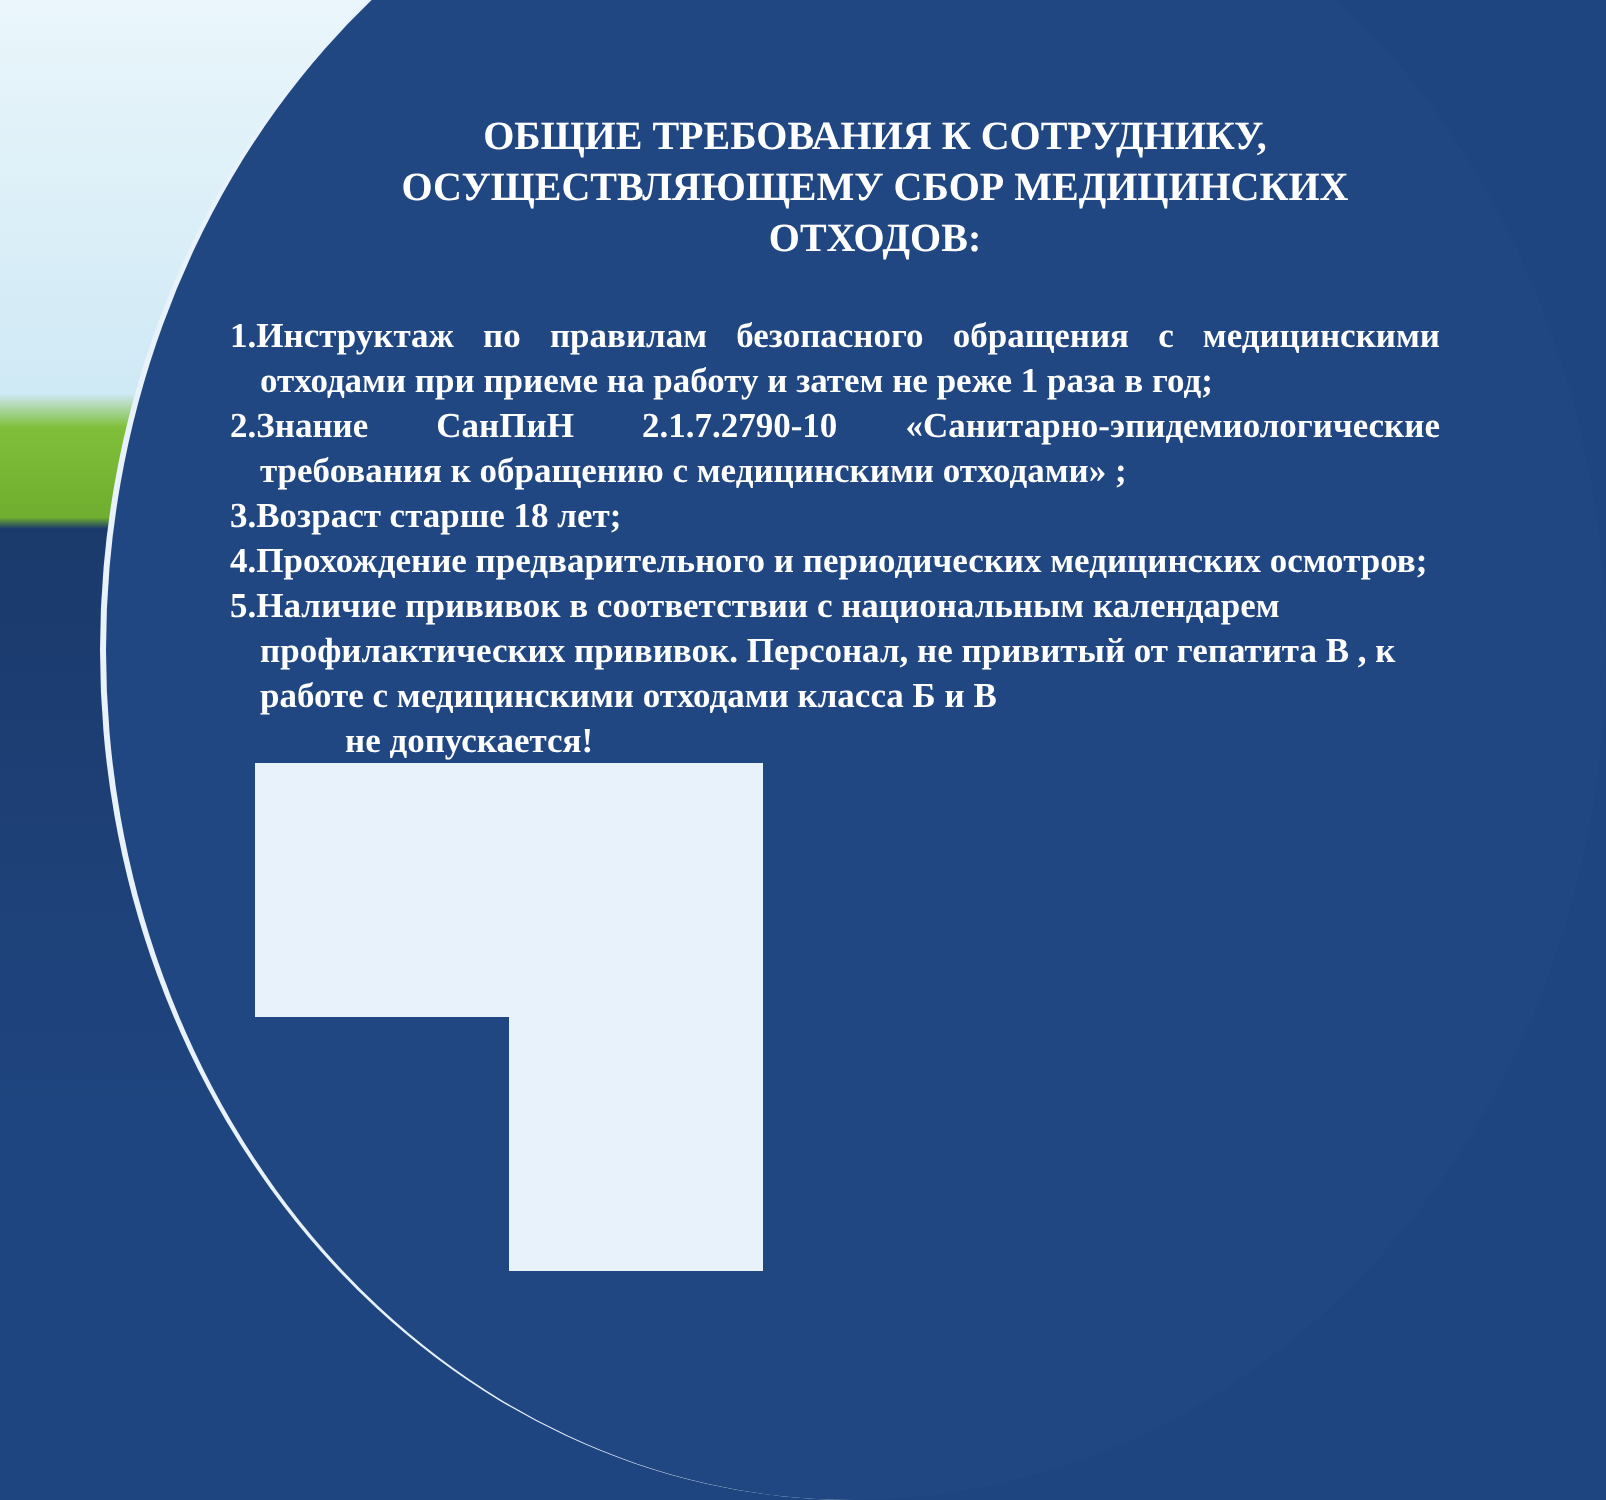ОБЩИЕ ТРЕБОВАНИЯ К СОТРУДНИКУ, ОСУЩЕСТВЛЯЮЩЕМУ СБОР МЕДИЦИНСКИХ ОТХОДОВ:
1.Инструктаж по правилам безопасного обращения с медицинскими отходами при приеме на работу и затем не реже 1 раза в год;
2.Знание СанПиН 2.1.7.2790-10 «Санитарно-эпидемиологические требования к обращению с медицинскими отходами» ;
3.Возраст старше 18 лет;
4.Прохождение предварительного и периодических медицинских осмотров;
5.Наличие прививок в соответствии с национальным календарем профилактических прививок. Персонал, не привитый от гепатита В , к работе с медицинскими отходами класса Б и В
не допускается!